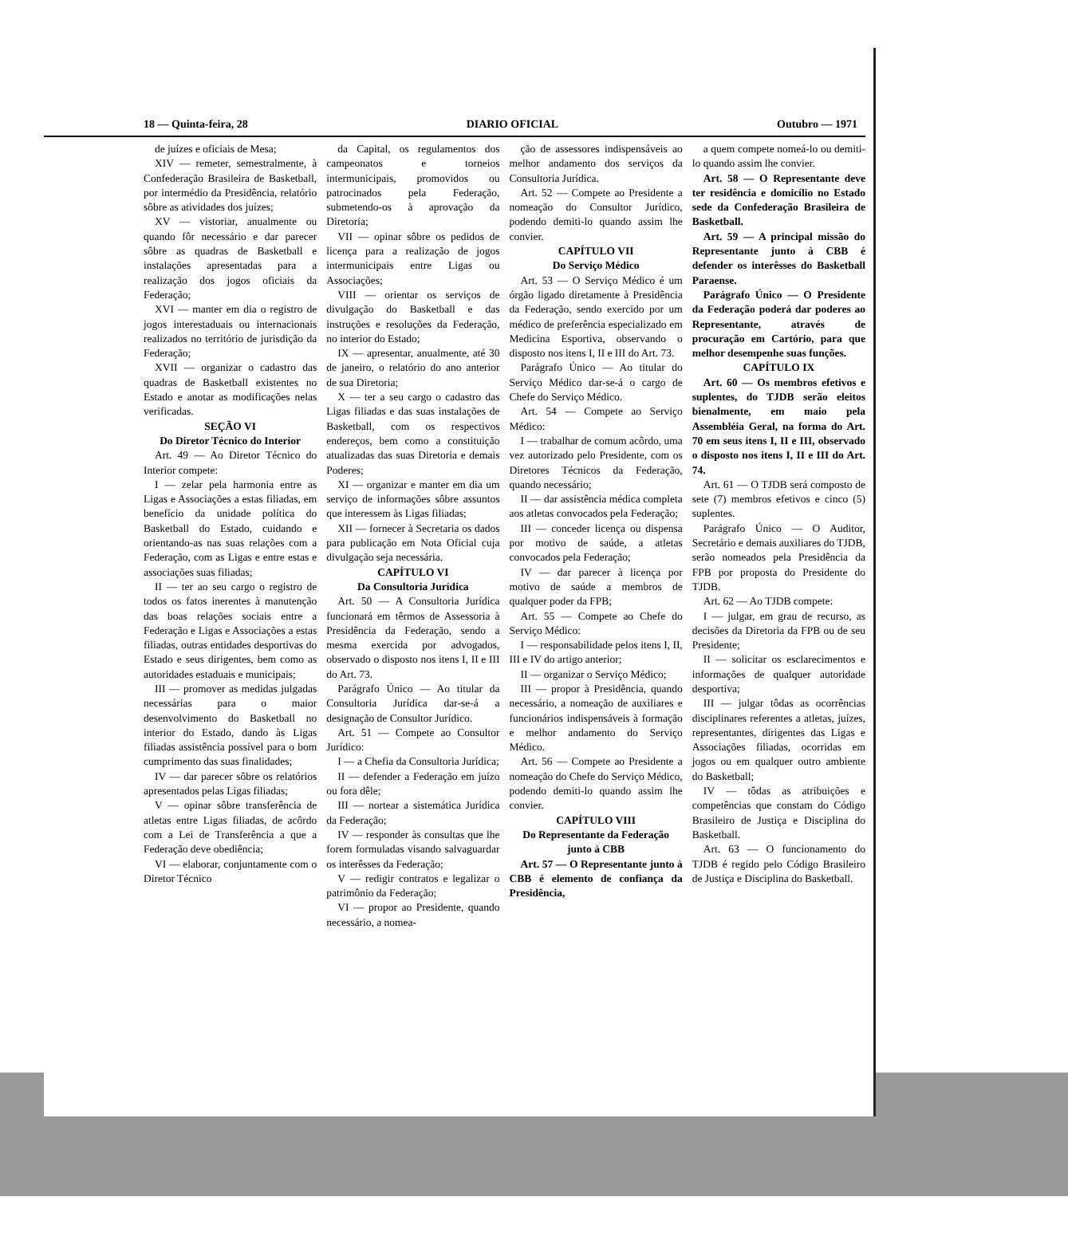18 — Quinta-feira, 28 DIARIO OFICIAL Outubro — 1971
de juízes e oficiais de Mesa;
XIV — remeter, semestralmente, à Confederação Brasileira de Basketball, por intermédio da Presidência, relatório sôbre as atividades dos juízes;
XV — vistoriar, anualmente ou quando fôr necessário e dar parecer sôbre as quadras de Basketball e instalações apresentadas para a realização dos jogos oficiais da Federação;
XVI — manter em dia o registro de jogos interestaduais ou internacionais realizados no território de jurisdição da Federação;
XVII — organizar o cadastro das quadras de Basketball existentes no Estado e anotar as modificações nelas verificadas.
SEÇÃO VI
Do Diretor Técnico do Interior
Art. 49 — Ao Diretor Técnico do Interior compete:
I — zelar pela harmonia entre as Ligas e Associações a estas filiadas, em benefício da unidade política do Basketball do Estado, cuidando e orientando-as nas suas relações com a Federação, com as Ligas e entre estas e associações suas filiadas;
II — ter ao seu cargo o registro de todos os fatos inerentes à manutenção das boas relações sociais entre a Federação e Ligas e Associações a estas filiadas, outras entidades desportivas do Estado e seus dirigentes, bem como as autoridades estaduais e municipais;
III — promover as medidas julgadas necessárias para o maior desenvolvimento do Basketball no interior do Estado, dando às Ligas filiadas assistência possível para o bom cumprimento das suas finalidades;
IV — dar parecer sôbre os relatórios apresentados pelas Ligas filiadas;
V — opinar sôbre transferência de atletas entre Ligas filiadas, de acôrdo com a Lei de Transferência a que a Federação deve obediência;
VI — elaborar, conjuntamente com o Diretor Técnico
da Capital, os regulamentos dos campeonatos e torneios intermunicipais, promovidos ou patrocinados pela Federação, submetendo-os à aprovação da Diretoria;
VII — opinar sôbre os pedidos de licença para a realização de jogos intermunicipais entre Ligas ou Associações;
VIII — orientar os serviços de divulgação do Basketball e das instruções e resoluções da Federação, no interior do Estado;
IX — apresentar, anualmente, até 30 de janeiro, o relatório do ano anterior de sua Diretoria;
X — ter a seu cargo o cadastro das Ligas filiadas e das suas instalações de Basketball, com os respectivos endereços, bem como a constituição atualizadas das suas Diretoria e demais Poderes;
XI — organizar e manter em dia um serviço de informações sôbre assuntos que interessem às Ligas filiadas;
XII — fornecer à Secretaria os dados para publicação em Nota Oficial cuja divulgação seja necessária.
CAPÍTULO VI
Da Consultoria Jurídica
Art. 50 — A Consultoria Jurídica funcionará em têrmos de Assessoria à Presidência da Federação, sendo a mesma exercida por advogados, observado o disposto nos itens I, II e III do Art. 73.
Parágrafo Único — Ao titular da Consultoria Jurídica dar-se-á a designação de Consultor Jurídico.
Art. 51 — Compete ao Consultor Jurídico:
I — a Chefia da Consultoria Jurídica;
II — defender a Federação em juízo ou fora dêle;
III — nortear a sistemática Jurídica da Federação;
IV — responder às consultas que lhe forem formuladas visando salvaguardar os interêsses da Federação;
V — redigir contratos e legalizar o patrimônio da Federação;
VI — propor ao Presidente, quando necessário, a nomea-
ção de assessores indispensáveis ao melhor andamento dos serviços da Consultoria Jurídica.
Art. 52 — Compete ao Presidente a nomeação do Consultor Jurídico, podendo demiti-lo quando assim lhe convier.
CAPÍTULO VII
Do Serviço Médico
Art. 53 — O Serviço Médico é um órgão ligado diretamente à Presidência da Federação, sendo exercido por um médico de preferência especializado em Medicina Esportiva, observando o disposto nos itens I, II e III do Art. 73.
Parágrafo Único — Ao titular do Serviço Médico dar-se-á o cargo de Chefe do Serviço Médico.
Art. 54 — Compete ao Serviço Médico:
I — trabalhar de comum acôrdo, uma vez autorizado pelo Presidente, com os Diretores Técnicos da Federação, quando necessário;
II — dar assistência médica completa aos atletas convocados pela Federação;
III — conceder licença ou dispensa por motivo de saúde, a atletas convocados pela Federação;
IV — dar parecer à licença por motivo de saúde a membros de qualquer poder da FPB;
Art. 55 — Compete ao Chefe do Serviço Médico:
I — responsabilidade pelos itens I, II, III e IV do artigo anterior;
II — organizar o Serviço Médico;
III — propor à Presidência, quando necessário, a nomeação de auxiliares e funcionários indispensáveis à formação e melhor andamento do Serviço Médico.
Art. 56 — Compete ao Presidente a nomeação do Chefe do Serviço Médico, podendo demiti-lo quando assim lhe convier.
CAPÍTULO VIII
Do Representante da Federação junto à CBB
Art. 57 — O Representante junto à CBB é elemento de confiança da Presidência,
a quem compete nomeá-lo ou demiti-lo quando assim lhe convier.
Art. 58 — O Representante deve ter residência e domicílio no Estado sede da Confederação Brasileira de Basketball.
Art. 59 — A principal missão do Representante junto à CBB é defender os interêsses do Basketball Paraense.
Parágrafo Único — O Presidente da Federação poderá dar poderes ao Representante, através de procuração em Cartório, para que melhor desempenhe suas funções.
CAPÍTULO IX
Art. 60 — Os membros efetivos e suplentes, do TJDB serão eleitos bienalmente, em maio pela Assembléia Geral, na forma do Art. 70 em seus itens I, II e III, observado o disposto nos itens I, II e III do Art. 74.
Art. 61 — O TJDB será composto de sete (7) membros efetivos e cinco (5) suplentes.
Parágrafo Único — O Auditor, Secretário e demais auxiliares do TJDB, serão nomeados pela Presidência da FPB por proposta do Presidente do TJDB.
Art. 62 — Ao TJDB compete:
I — julgar, em grau de recurso, as decisões da Diretoria da FPB ou de seu Presidente;
II — solicitar os esclarecimentos e informações de qualquer autoridade desportiva;
III — julgar tôdas as ocorrências disciplinares referentes a atletas, juízes, representantes, dirigentes das Ligas e Associações filiadas, ocorridas em jogos ou em qualquer outro ambiente do Basketball;
IV — tôdas as atribuições e competências que constam do Código Brasileiro de Justiça e Disciplina do Basketball.
Art. 63 — O funcionamento do TJDB é regido pelo Código Brasileiro de Justiça e Disciplina do Basketball.